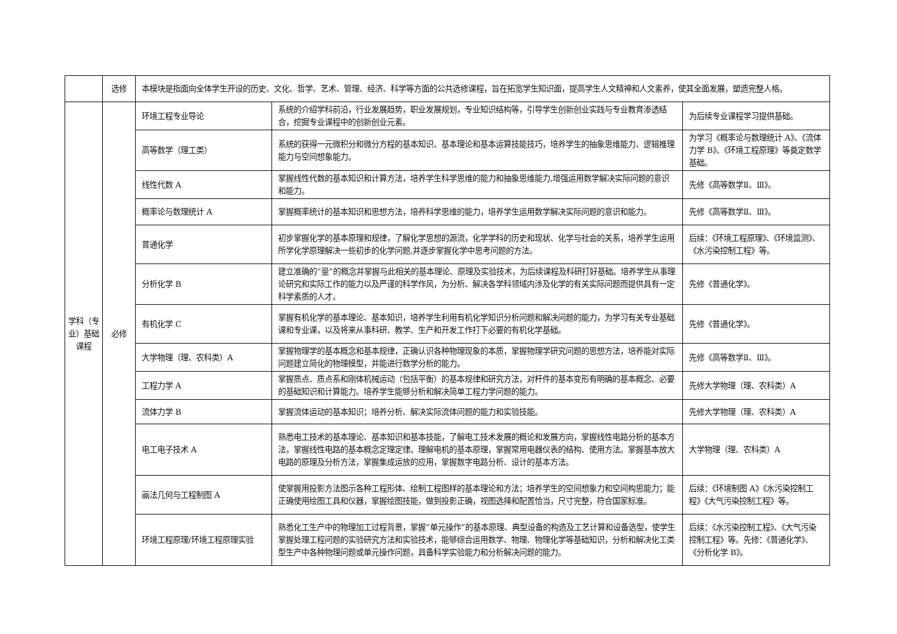| | 选修 | 本模块是指面向全体学生开设的历史、文化、哲学、艺术、管理、经济、科学等方面的公共选修课程，旨在拓宽学生知识面，提高学生人文精神和人文素养，使其全面发展，塑造完整人格。 | | |
| 学科（专业）基础课程 | 必修 | 环境工程专业导论 | 系统的介绍学科前沿，行业发展趋势，职业发展规划，专业知识结构等，引导学生创新创业实践与专业教育渗透结合，挖掘专业课程中的创新创业元素。 | 为后续专业课程学习提供基础。 |
| | | 高等数学（理工类） | 系统的获得一元微积分和微分方程的基本知识、基本理论和基本运算技能技巧，培养学生的抽象思维能力、逻辑推理能力与空间想象能力。 | 为学习《概率论与数理统计 A》、《流体力学 B》、《环境工程原理》等奠定数学基础。 |
| | | 线性代数 A | 掌握线性代数的基本知识和计算方法，培养学生科学思维的能力和抽象思维能力,增强运用数学解决实际问题的意识和能力。 | 先修《高等数学Ⅱ、Ⅲ》。 |
| | | 概率论与数理统计 A | 掌握概率统计的基本知识和思想方法，培养科学思维的能力，培养学生运用数学解决实际问题的意识和能力。 | 先修《高等数学Ⅱ、Ⅲ》。 |
| | | 普通化学 | 初步掌握化学的基本原理和规律，了解化学思想的源流，化学学科的历史和现状、化学与社会的关系，培养学生运用所学化学原理解决一些初步的化学问题,并逐步掌握化学中思考问题的方法。 | 后续：《环境工程原理》、《环境监测》、《水污染控制工程》等。 |
| | | 分析化学 B | 建立准确的“量”的概念并掌握与此相关的基本理论、原理及实验技术，为后续课程及科研打好基础。培养学生从事理论研究和实际工作的能力以及严谨的科学作风，为分析、解决各学科领域内涉及化学的有关实际问题而提供具有一定科学素质的人才。 | 先修《普通化学》。 |
| | | 有机化学 C | 掌握有机化学的基本理论、基本知识，培养学生利用有机化学知识分析问题和解决问题的能力，为学习有关专业基础课和专业课，以及将来从事科研、教学、生产和开发工作打下必要的有机化学基础。 | 先修《普通化学》。 |
| | | 大学物理（理、农科类）A | 掌握物理学的基本概念和基本规律，正确认识各种物理现象的本质，掌握物理学研究问题的思想方法，培养能对实际问题建立简化的物理模型，并能进行数学分析的能力。 | 先修《高等数学Ⅱ、Ⅲ》。 |
| | | 工程力学 A | 掌握质点、质点系和刚体机械运动（包括平衡）的基本规律和研究方法，对杆件的基本变形有明确的基本概念、必要的基础知识和计算能力。培养学生能够分析和解决简单工程力学问题的能力。 | 先修大学物理（理、农科类）A |
| | | 流体力学 B | 掌握流体运动的基本知识；培养分析、解决实际流体问题的能力和实验技能。 | 先修大学物理（理、农科类）A |
| | | 电工电子技术 A | 熟悉电工技术的基本理论、基本知识和基本技能，了解电工技术发展的概论和发展方向，掌握线性电路分析的基本方法，掌握线性电路的基本概念定理定律。理解电机的基本原理，掌握常用电器仪表的结构、使用方法。掌握基本放大电路的原理及分析方法，掌握集成运放的应用，掌握数字电路分析、设计的基本方法。 | 大学物理（理、农科类）A |
| | | 画法几何与工程制图 A | 使掌握用投影方法图示各种工程形体、绘制工程图样的基本理论和方法；培养学生的空间想象力和空间构思能力；能正确使用绘图工具和仪器，掌握绘图技能，做到投影正确，视图选择和配置恰当，尺寸完整，符合国家标准。 | 后续：《环境制图 A》《水污染控制工程》《大气污染控制工程》等。 |
| | | 环境工程原理/环境工程原理实验 | 熟悉化工生产中的物理加工过程背景，掌握“单元操作”的基本原理、典型设备的构造及工艺计算和设备选型，使学生掌握处理工程问题的实验研究方法和实验技术，能够综合运用数学、物理、物理化学等基础知识，分析和解决化工类型生产中各种物理问题或单元操作问题，具备科学实验能力和分析解决问题的能力。 | 后续：《水污染控制工程》、《大气污染控制工程》等。先修：《普通化学》、《分析化学 B》。 |